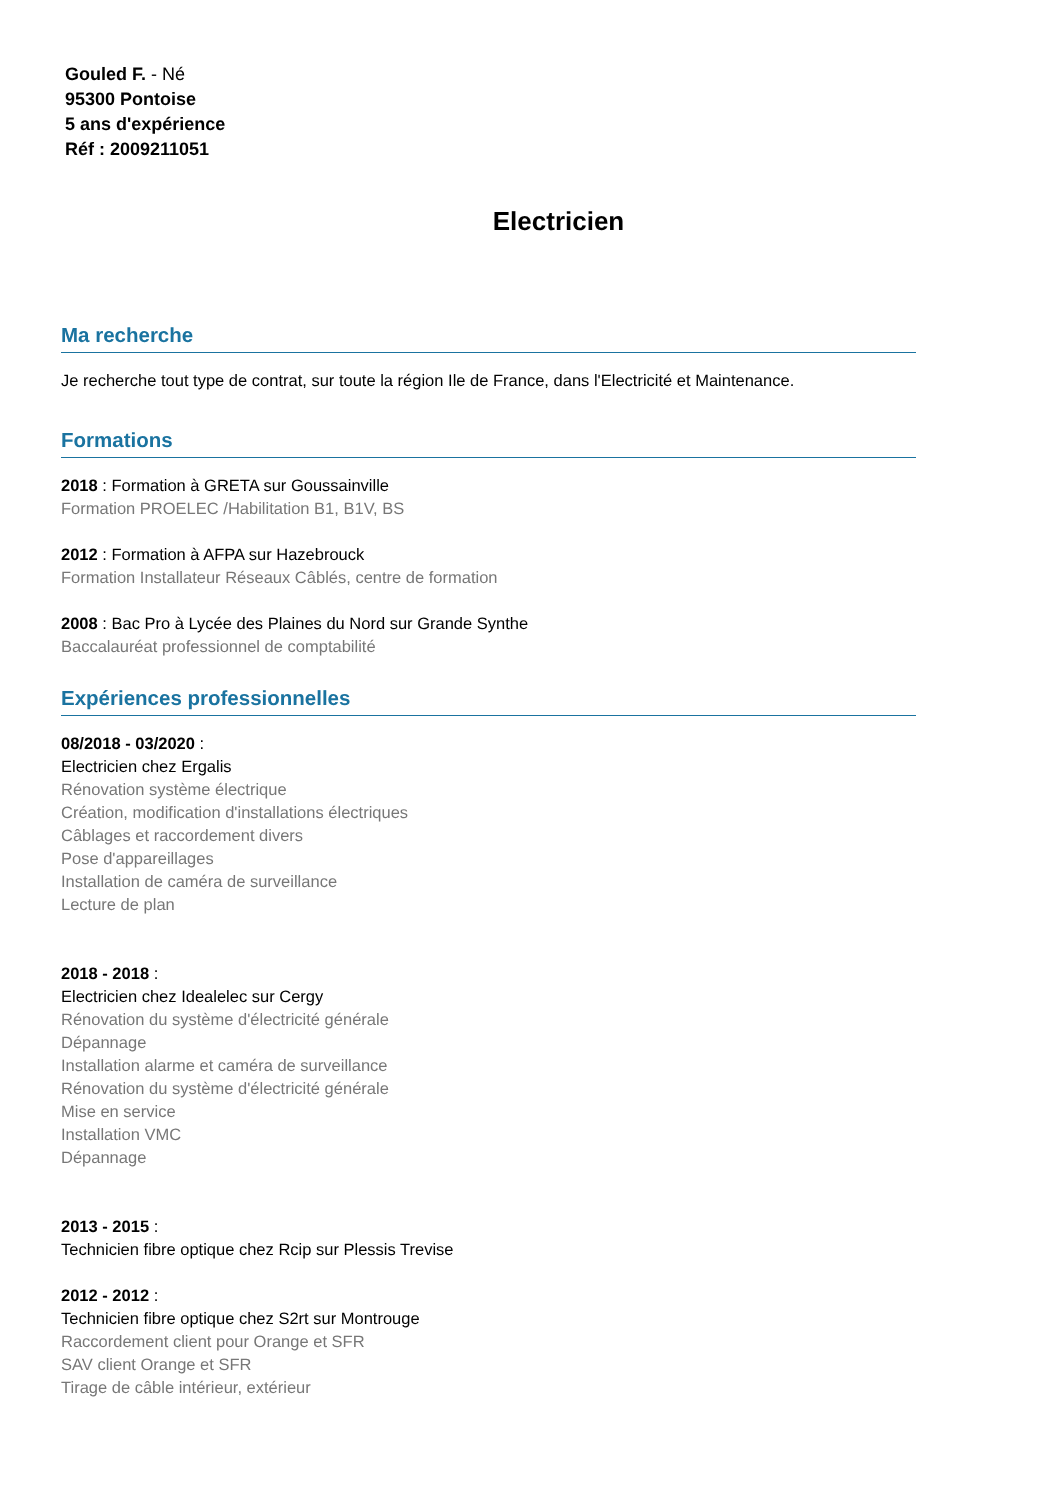Gouled F. - Né
95300 Pontoise
5 ans d'expérience
Réf : 2009211051
Electricien
Ma recherche
Je recherche tout type de contrat, sur toute la région Ile de France, dans l'Electricité et Maintenance.
Formations
2018 : Formation à GRETA sur Goussainville
Formation PROELEC /Habilitation B1, B1V, BS
2012 : Formation à AFPA sur Hazebrouck
Formation Installateur Réseaux Câblés, centre de formation
2008 : Bac Pro à Lycée des Plaines du Nord sur Grande Synthe
Baccalauréat professionnel de comptabilité
Expériences professionnelles
08/2018 - 03/2020 :
Electricien chez Ergalis
Rénovation système électrique
Création, modification d'installations électriques
Câblages et raccordement divers
Pose d'appareillages
Installation de caméra de surveillance
Lecture de plan
2018 - 2018 :
Electricien chez Idealelec sur Cergy
Rénovation du système d'électricité générale
Dépannage
Installation alarme et caméra de surveillance
Rénovation du système d'électricité générale
Mise en service
Installation VMC
Dépannage
2013 - 2015 :
Technicien fibre optique chez Rcip sur Plessis Trevise
2012 - 2012 :
Technicien fibre optique chez S2rt sur Montrouge
Raccordement client pour Orange et SFR
SAV client Orange et SFR
Tirage de câble intérieur, extérieur